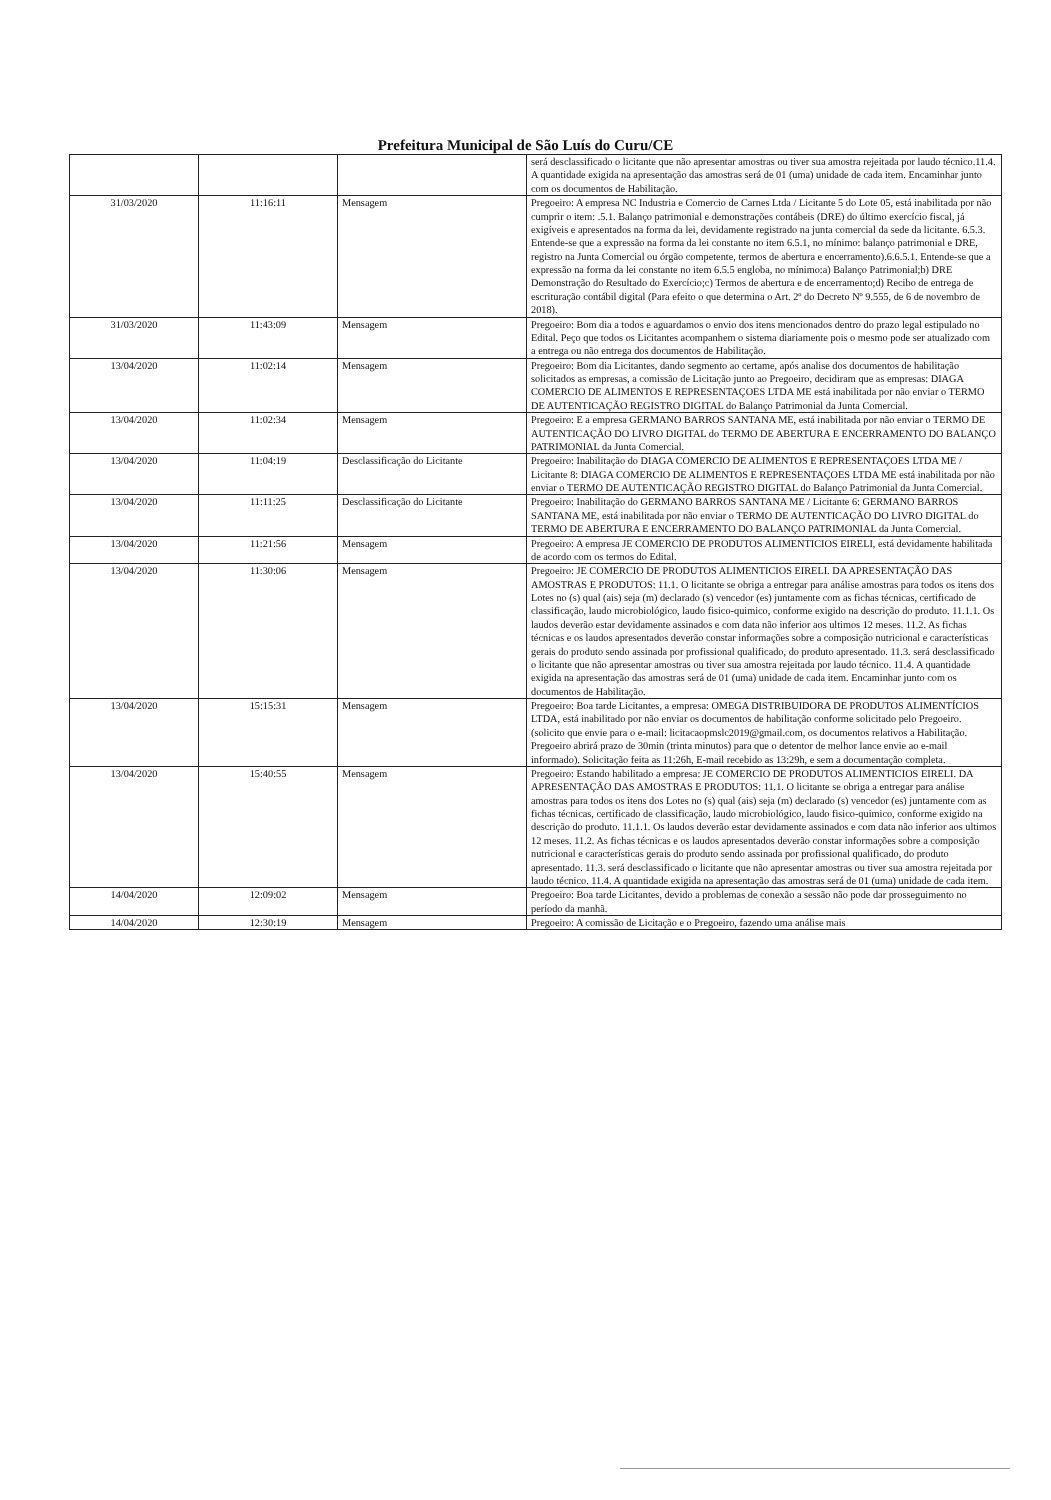Prefeitura Municipal de São Luís do Curu/CE
| | | | será desclassificado o licitante que não apresentar amostras ou tiver sua amostra rejeitada por laudo técnico.11.4. A quantidade exigida na apresentação das amostras será de 01 (uma) unidade de cada item. Encaminhar junto com os documentos de Habilitação. |
| 31/03/2020 | 11:16:11 | Mensagem | Pregoeiro: A empresa NC Industria e Comercio de Carnes Ltda / Licitante 5 do Lote 05, está inabilitada por não cumprir o item: .5.1. Balanço patrimonial e demonstrações contábeis (DRE) do último exercício fiscal, já exigíveis e apresentados na forma da lei, devidamente registrado na junta comercial da sede da licitante. 6.5.3. Entende-se que a expressão na forma da lei constante no item 6.5.1, no mínimo: balanço patrimonial e DRE, registro na Junta Comercial ou órgão competente, termos de abertura e encerramento).6.6.5.1. Entende-se que a expressão na forma da lei constante no item 6.5.5 engloba, no mínimo:a) Balanço Patrimonial;b) DRE Demonstração do Resultado do Exercício;c) Termos de abertura e de encerramento;d) Recibo de entrega de escrituração contábil digital (Para efeito o que determina o Art. 2º do Decreto Nº 9.555, de 6 de novembro de 2018). |
| 31/03/2020 | 11:43:09 | Mensagem | Pregoeiro: Bom dia a todos e aguardamos o envio dos itens mencionados dentro do prazo legal estipulado no Edital. Peço que todos os Licitantes acompanhem o sistema diariamente pois o mesmo pode ser atualizado com a entrega ou não entrega dos documentos de Habilitação. |
| 13/04/2020 | 11:02:14 | Mensagem | Pregoeiro: Bom dia Licitantes, dando segmento ao certame, após analise dos documentos de habilitação solicitados as empresas, a comissão de Licitação junto ao Pregoeiro, decidiram que as empresas: DIAGA COMERCIO DE ALIMENTOS E REPRESENTAÇOES LTDA ME está inabilitada por não enviar o TERMO DE AUTENTICAÇÃO REGISTRO DIGITAL do Balanço Patrimonial da Junta Comercial. |
| 13/04/2020 | 11:02:34 | Mensagem | Pregoeiro: E a empresa GERMANO BARROS SANTANA ME, está inabilitada por não enviar o TERMO DE AUTENTICAÇÃO DO LIVRO DIGITAL do TERMO DE ABERTURA E ENCERRAMENTO DO BALANÇO PATRIMONIAL da Junta Comercial. |
| 13/04/2020 | 11:04:19 | Desclassificação do Licitante | Pregoeiro: Inabilitação do DIAGA COMERCIO DE ALIMENTOS E REPRESENTAÇOES LTDA ME / Licitante 8: DIAGA COMERCIO DE ALIMENTOS E REPRESENTAÇOES LTDA ME está inabilitada por não enviar o TERMO DE AUTENTICAÇÃO REGISTRO DIGITAL do Balanço Patrimonial da Junta Comercial. |
| 13/04/2020 | 11:11:25 | Desclassificação do Licitante | Pregoeiro: Inabilitação do GERMANO BARROS SANTANA ME / Licitante 6: GERMANO BARROS SANTANA ME, está inabilitada por não enviar o TERMO DE AUTENTICAÇÃO DO LIVRO DIGITAL do TERMO DE ABERTURA E ENCERRAMENTO DO BALANÇO PATRIMONIAL da Junta Comercial. |
| 13/04/2020 | 11:21:56 | Mensagem | Pregoeiro: A empresa JE COMERCIO DE PRODUTOS ALIMENTICIOS EIRELI, está devidamente habilitada de acordo com os termos do Edital. |
| 13/04/2020 | 11:30:06 | Mensagem | Pregoeiro: JE COMERCIO DE PRODUTOS ALIMENTICIOS EIRELI. DA APRESENTAÇÃO DAS AMOSTRAS E PRODUTOS: 11.1. O licitante se obriga a entregar para análise amostras para todos os itens dos Lotes no (s) qual (ais) seja (m) declarado (s) vencedor (es) juntamente com as fichas técnicas, certificado de classificação, laudo microbiológico, laudo fisico-quimico, conforme exigido na descrição do produto. 11.1.1. Os laudos deverão estar devidamente assinados e com data não inferior aos ultimos 12 meses. 11.2. As fichas técnicas e os laudos apresentados deverão constar informações sobre a composição nutricional e características gerais do produto sendo assinada por profissional qualificado, do produto apresentado. 11.3. será desclassificado o licitante que não apresentar amostras ou tiver sua amostra rejeitada por laudo técnico. 11.4. A quantidade exigida na apresentação das amostras será de 01 (uma) unidade de cada item. Encaminhar junto com os documentos de Habilitação. |
| 13/04/2020 | 15:15:31 | Mensagem | Pregoeiro: Boa tarde Licitantes, a empresa: OMEGA DISTRIBUIDORA DE PRODUTOS ALIMENTÍCIOS LTDA, está inabilitado por não enviar os documentos de habilitação conforme solicitado pelo Pregoeiro. (solicito que envie para o e-mail: licitacaopmslc2019@gmail.com, os documentos relativos a Habilitação. Pregoeiro abrirá prazo de 30min (trinta minutos) para que o detentor de melhor lance envie ao e-mail informado). Solicitação feita as 11:26h, E-mail recebido as 13:29h, e sem a documentação completa. |
| 13/04/2020 | 15:40:55 | Mensagem | Pregoeiro: Estando habilitado a empresa: JE COMERCIO DE PRODUTOS ALIMENTICIOS EIRELI. DA APRESENTAÇÃO DAS AMOSTRAS E PRODUTOS: 11.1. O licitante se obriga a entregar para análise amostras para todos os itens dos Lotes no (s) qual (ais) seja (m) declarado (s) vencedor (es) juntamente com as fichas técnicas, certificado de classificação, laudo microbiológico, laudo fisico-quimico, conforme exigido na descrição do produto. 11.1.1. Os laudos deverão estar devidamente assinados e com data não inferior aos ultimos 12 meses. 11.2. As fichas técnicas e os laudos apresentados deverão constar informações sobre a composição nutricional e características gerais do produto sendo assinada por profissional qualificado, do produto apresentado. 11.3. será desclassificado o licitante que não apresentar amostras ou tiver sua amostra rejeitada por laudo técnico. 11.4. A quantidade exigida na apresentação das amostras será de 01 (uma) unidade de cada item. |
| 14/04/2020 | 12:09:02 | Mensagem | Pregoeiro: Boa tarde Licitantes, devido a problemas de conexão a sessão não pode dar prosseguimento no período da manhã. |
| 14/04/2020 | 12:30:19 | Mensagem | Pregoeiro: A comissão de Licitação e o Pregoeiro, fazendo uma análise mais |